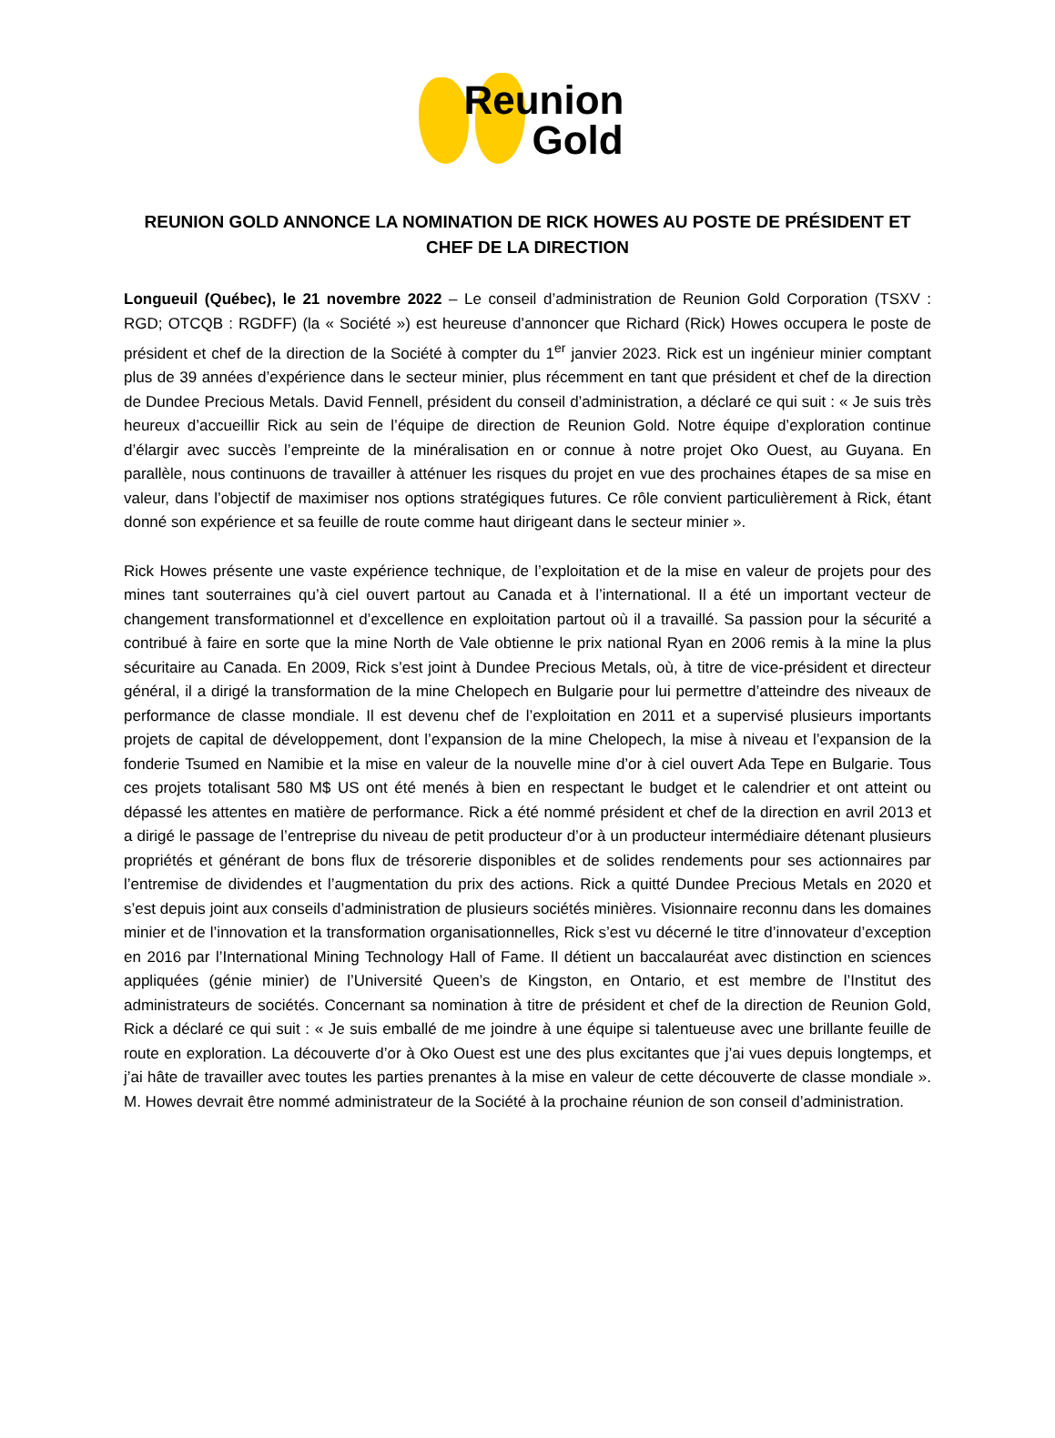Reunion
Gold
REUNION GOLD ANNONCE LA NOMINATION DE RICK HOWES AU POSTE DE PRÉSIDENT ET CHEF DE LA DIRECTION
Longueuil (Québec), le 21 novembre 2022 – Le conseil d’administration de Reunion Gold Corporation (TSXV : RGD; OTCQB : RGDFF) (la « Société ») est heureuse d’annoncer que Richard (Rick) Howes occupera le poste de président et chef de la direction de la Société à compter du 1<sup>er</sup> janvier 2023. Rick est un ingénieur minier comptant plus de 39 années d’expérience dans le secteur minier, plus récemment en tant que président et chef de la direction de Dundee Precious Metals. David Fennell, président du conseil d’administration, a déclaré ce qui suit : « Je suis très heureux d’accueillir Rick au sein de l’équipe de direction de Reunion Gold. Notre équipe d’exploration continue d’élargir avec succès l’empreinte de la minéralisation en or connue à notre projet Oko Ouest, au Guyana. En parallèle, nous continuons de travailler à atténuer les risques du projet en vue des prochaines étapes de sa mise en valeur, dans l’objectif de maximiser nos options stratégiques futures. Ce rôle convient particulièrement à Rick, étant donné son expérience et sa feuille de route comme haut dirigeant dans le secteur minier ».
Rick Howes présente une vaste expérience technique, de l’exploitation et de la mise en valeur de projets pour des mines tant souterraines qu’à ciel ouvert partout au Canada et à l’international. Il a été un important vecteur de changement transformationnel et d’excellence en exploitation partout où il a travaillé. Sa passion pour la sécurité a contribué à faire en sorte que la mine North de Vale obtienne le prix national Ryan en 2006 remis à la mine la plus sécuritaire au Canada. En 2009, Rick s’est joint à Dundee Precious Metals, où, à titre de vice-président et directeur général, il a dirigé la transformation de la mine Chelopech en Bulgarie pour lui permettre d’atteindre des niveaux de performance de classe mondiale. Il est devenu chef de l’exploitation en 2011 et a supervisé plusieurs importants projets de capital de développement, dont l’expansion de la mine Chelopech, la mise à niveau et l’expansion de la fonderie Tsumed en Namibie et la mise en valeur de la nouvelle mine d’or à ciel ouvert Ada Tepe en Bulgarie. Tous ces projets totalisant 580 M$ US ont été menés à bien en respectant le budget et le calendrier et ont atteint ou dépassé les attentes en matière de performance. Rick a été nommé président et chef de la direction en avril 2013 et a dirigé le passage de l’entreprise du niveau de petit producteur d’or à un producteur intermédiaire détenant plusieurs propriétés et générant de bons flux de trésorerie disponibles et de solides rendements pour ses actionnaires par l’entremise de dividendes et l’augmentation du prix des actions. Rick a quitté Dundee Precious Metals en 2020 et s’est depuis joint aux conseils d’administration de plusieurs sociétés minières. Visionnaire reconnu dans les domaines minier et de l’innovation et la transformation organisationnelles, Rick s’est vu décerné le titre d’innovateur d’exception en 2016 par l’International Mining Technology Hall of Fame. Il détient un baccalauréat avec distinction en sciences appliquées (génie minier) de l’Université Queen’s de Kingston, en Ontario, et est membre de l’Institut des administrateurs de sociétés. Concernant sa nomination à titre de président et chef de la direction de Reunion Gold, Rick a déclaré ce qui suit : « Je suis emballé de me joindre à une équipe si talentueuse avec une brillante feuille de route en exploration. La découverte d’or à Oko Ouest est une des plus excitantes que j’ai vues depuis longtemps, et j’ai hâte de travailler avec toutes les parties prenantes à la mise en valeur de cette découverte de classe mondiale ». M. Howes devrait être nommé administrateur de la Société à la prochaine réunion de son conseil d’administration.